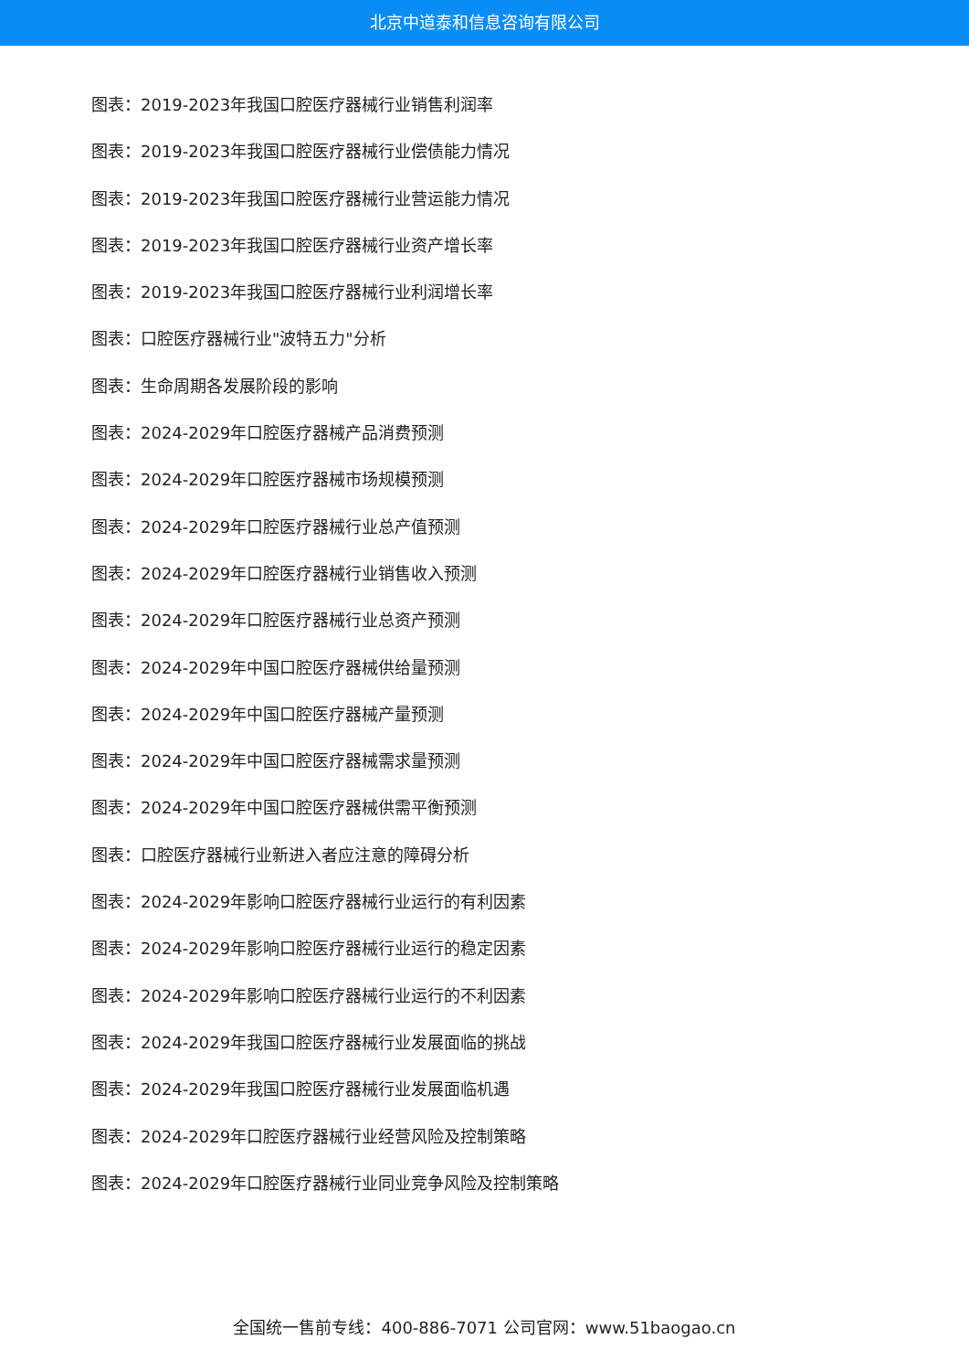北京中道泰和信息咨询有限公司
图表：2019-2023年我国口腔医疗器械行业销售利润率
图表：2019-2023年我国口腔医疗器械行业偿债能力情况
图表：2019-2023年我国口腔医疗器械行业营运能力情况
图表：2019-2023年我国口腔医疗器械行业资产增长率
图表：2019-2023年我国口腔医疗器械行业利润增长率
图表：口腔医疗器械行业"波特五力"分析
图表：生命周期各发展阶段的影响
图表：2024-2029年口腔医疗器械产品消费预测
图表：2024-2029年口腔医疗器械市场规模预测
图表：2024-2029年口腔医疗器械行业总产值预测
图表：2024-2029年口腔医疗器械行业销售收入预测
图表：2024-2029年口腔医疗器械行业总资产预测
图表：2024-2029年中国口腔医疗器械供给量预测
图表：2024-2029年中国口腔医疗器械产量预测
图表：2024-2029年中国口腔医疗器械需求量预测
图表：2024-2029年中国口腔医疗器械供需平衡预测
图表：口腔医疗器械行业新进入者应注意的障碍分析
图表：2024-2029年影响口腔医疗器械行业运行的有利因素
图表：2024-2029年影响口腔医疗器械行业运行的稳定因素
图表：2024-2029年影响口腔医疗器械行业运行的不利因素
图表：2024-2029年我国口腔医疗器械行业发展面临的挑战
图表：2024-2029年我国口腔医疗器械行业发展面临机遇
图表：2024-2029年口腔医疗器械行业经营风险及控制策略
图表：2024-2029年口腔医疗器械行业同业竞争风险及控制策略
全国统一售前专线：400-886-7071 公司官网：www.51baogao.cn